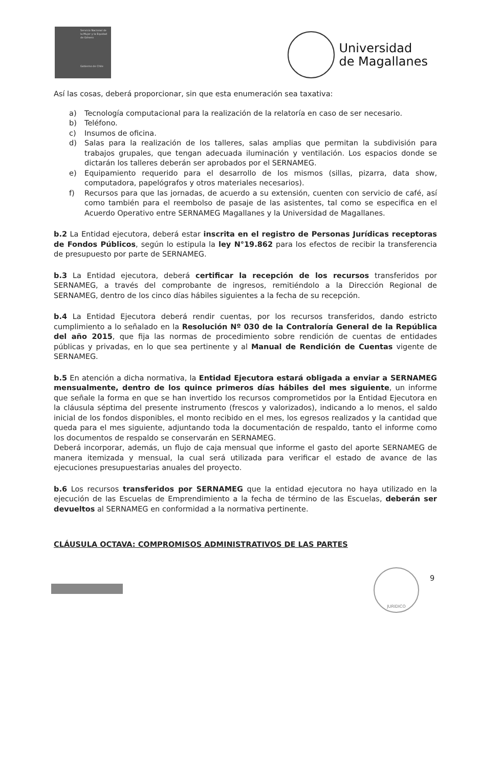Servicio Nacional de la Mujer y la Equidad de Género
Gobierno de Chile
Universidad
de Magallanes
Así las cosas, deberá proporcionar, sin que esta enumeración sea taxativa:
a) Tecnología computacional para la realización de la relatoría en caso de ser necesario.
b) Teléfono.
c) Insumos de oficina.
d) Salas para la realización de los talleres, salas amplias que permitan la subdivisión para trabajos grupales, que tengan adecuada iluminación y ventilación. Los espacios donde se dictarán los talleres deberán ser aprobados por el SERNAMEG.
e) Equipamiento requerido para el desarrollo de los mismos (sillas, pizarra, data show, computadora, papelógrafos y otros materiales necesarios).
f) Recursos para que las jornadas, de acuerdo a su extensión, cuenten con servicio de café, así como también para el reembolso de pasaje de las asistentes, tal como se especifica en el Acuerdo Operativo entre SERNAMEG Magallanes y la Universidad de Magallanes.
b.2 La Entidad ejecutora, deberá estar inscrita en el registro de Personas Jurídicas receptoras de Fondos Públicos, según lo estipula la ley N°19.862 para los efectos de recibir la transferencia de presupuesto por parte de SERNAMEG.
b.3 La Entidad ejecutora, deberá certificar la recepción de los recursos transferidos por SERNAMEG, a través del comprobante de ingresos, remitiéndolo a la Dirección Regional de SERNAMEG, dentro de los cinco días hábiles siguientes a la fecha de su recepción.
b.4 La Entidad Ejecutora deberá rendir cuentas, por los recursos transferidos, dando estricto cumplimiento a lo señalado en la Resolución Nº 030 de la Contraloría General de la República del año 2015, que fija las normas de procedimiento sobre rendición de cuentas de entidades públicas y privadas, en lo que sea pertinente y al Manual de Rendición de Cuentas vigente de SERNAMEG.
b.5 En atención a dicha normativa, la Entidad Ejecutora estará obligada a enviar a SERNAMEG mensualmente, dentro de los quince primeros días hábiles del mes siguiente, un informe que señale la forma en que se han invertido los recursos comprometidos por la Entidad Ejecutora en la cláusula séptima del presente instrumento (frescos y valorizados), indicando a lo menos, el saldo inicial de los fondos disponibles, el monto recibido en el mes, los egresos realizados y la cantidad que queda para el mes siguiente, adjuntando toda la documentación de respaldo, tanto el informe como los documentos de respaldo se conservarán en SERNAMEG.
Deberá incorporar, además, un flujo de caja mensual que informe el gasto del aporte SERNAMEG de manera itemizada y mensual, la cual será utilizada para verificar el estado de avance de las ejecuciones presupuestarias anuales del proyecto.
b.6 Los recursos transferidos por SERNAMEG que la entidad ejecutora no haya utilizado en la ejecución de las Escuelas de Emprendimiento a la fecha de término de las Escuelas, deberán ser devueltos al SERNAMEG en conformidad a la normativa pertinente.
CLÁUSULA OCTAVA: COMPROMISOS ADMINISTRATIVOS DE LAS PARTES
JURIDICO
9